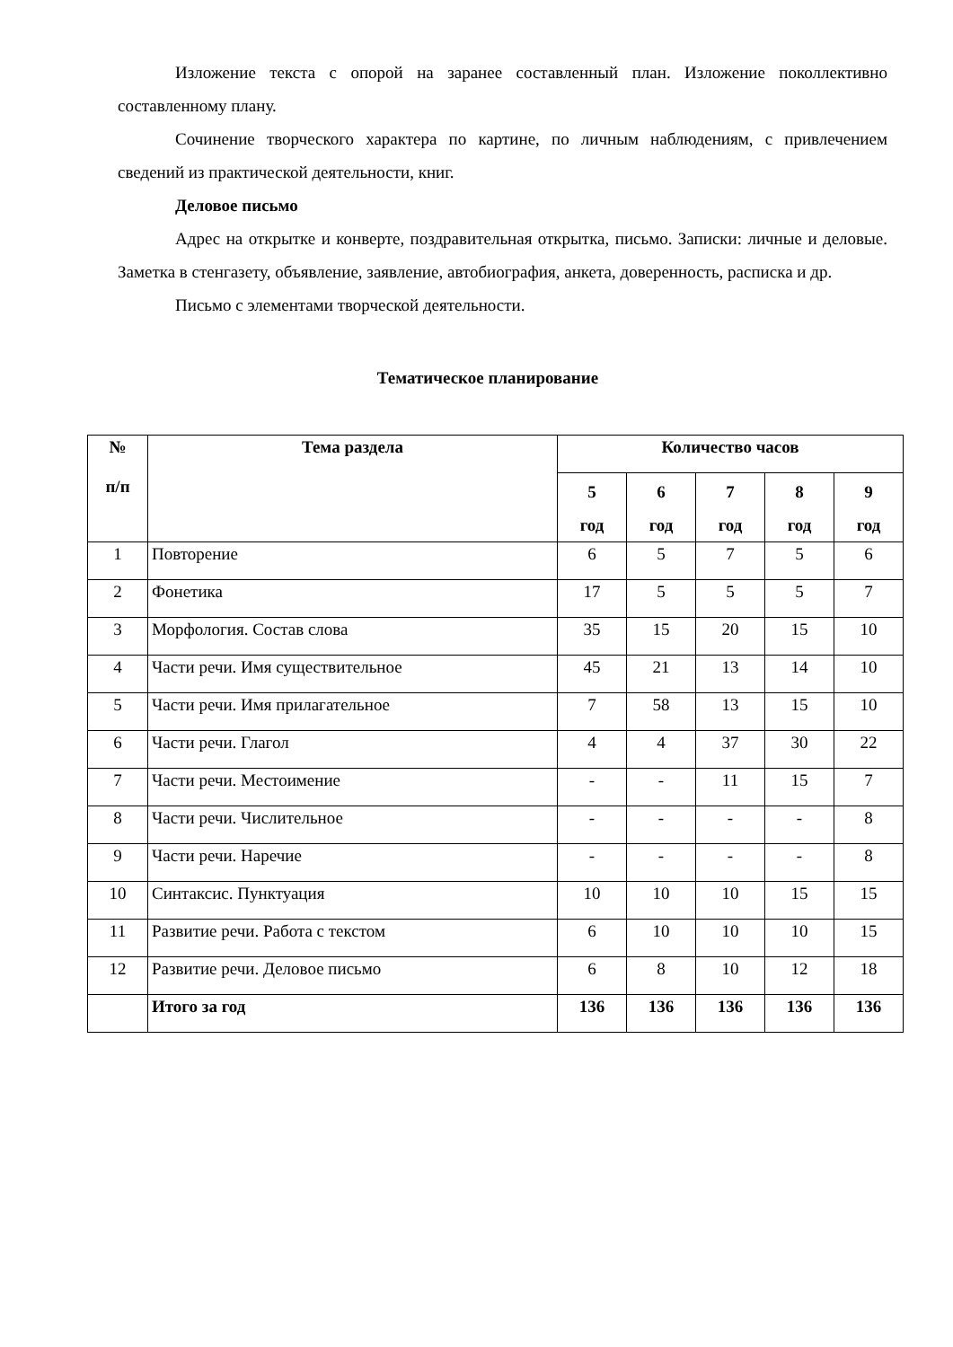Изложение текста с опорой на заранее составленный план. Изложение поколлективно составленному плану.
Сочинение творческого характера по картине, по личным наблюдениям, с привлечением сведений из практической деятельности, книг.
Деловое письмо
Адрес на открытке и конверте, поздравительная открытка, письмо. Записки: личные и деловые. Заметка в стенгазету, объявление, заявление, автобиография, анкета, доверенность, расписка и др.
Письмо с элементами творческой деятельности.
Тематическое планирование
| № п/п | Тема раздела | Количество часов | | | | |
| --- | --- | --- | --- | --- | --- | --- |
| | | 5 год | 6 год | 7 год | 8 год | 9 год |
| 1 | Повторение | 6 | 5 | 7 | 5 | 6 |
| 2 | Фонетика | 17 | 5 | 5 | 5 | 7 |
| 3 | Морфология. Состав слова | 35 | 15 | 20 | 15 | 10 |
| 4 | Части речи. Имя существительное | 45 | 21 | 13 | 14 | 10 |
| 5 | Части речи. Имя прилагательное | 7 | 58 | 13 | 15 | 10 |
| 6 | Части речи. Глагол | 4 | 4 | 37 | 30 | 22 |
| 7 | Части речи. Местоимение | - | - | 11 | 15 | 7 |
| 8 | Части речи. Числительное | - | - | - | - | 8 |
| 9 | Части речи. Наречие | - | - | - | - | 8 |
| 10 | Синтаксис. Пунктуация | 10 | 10 | 10 | 15 | 15 |
| 11 | Развитие речи. Работа с текстом | 6 | 10 | 10 | 10 | 15 |
| 12 | Развитие речи. Деловое письмо | 6 | 8 | 10 | 12 | 18 |
| | Итого за год | 136 | 136 | 136 | 136 | 136 |